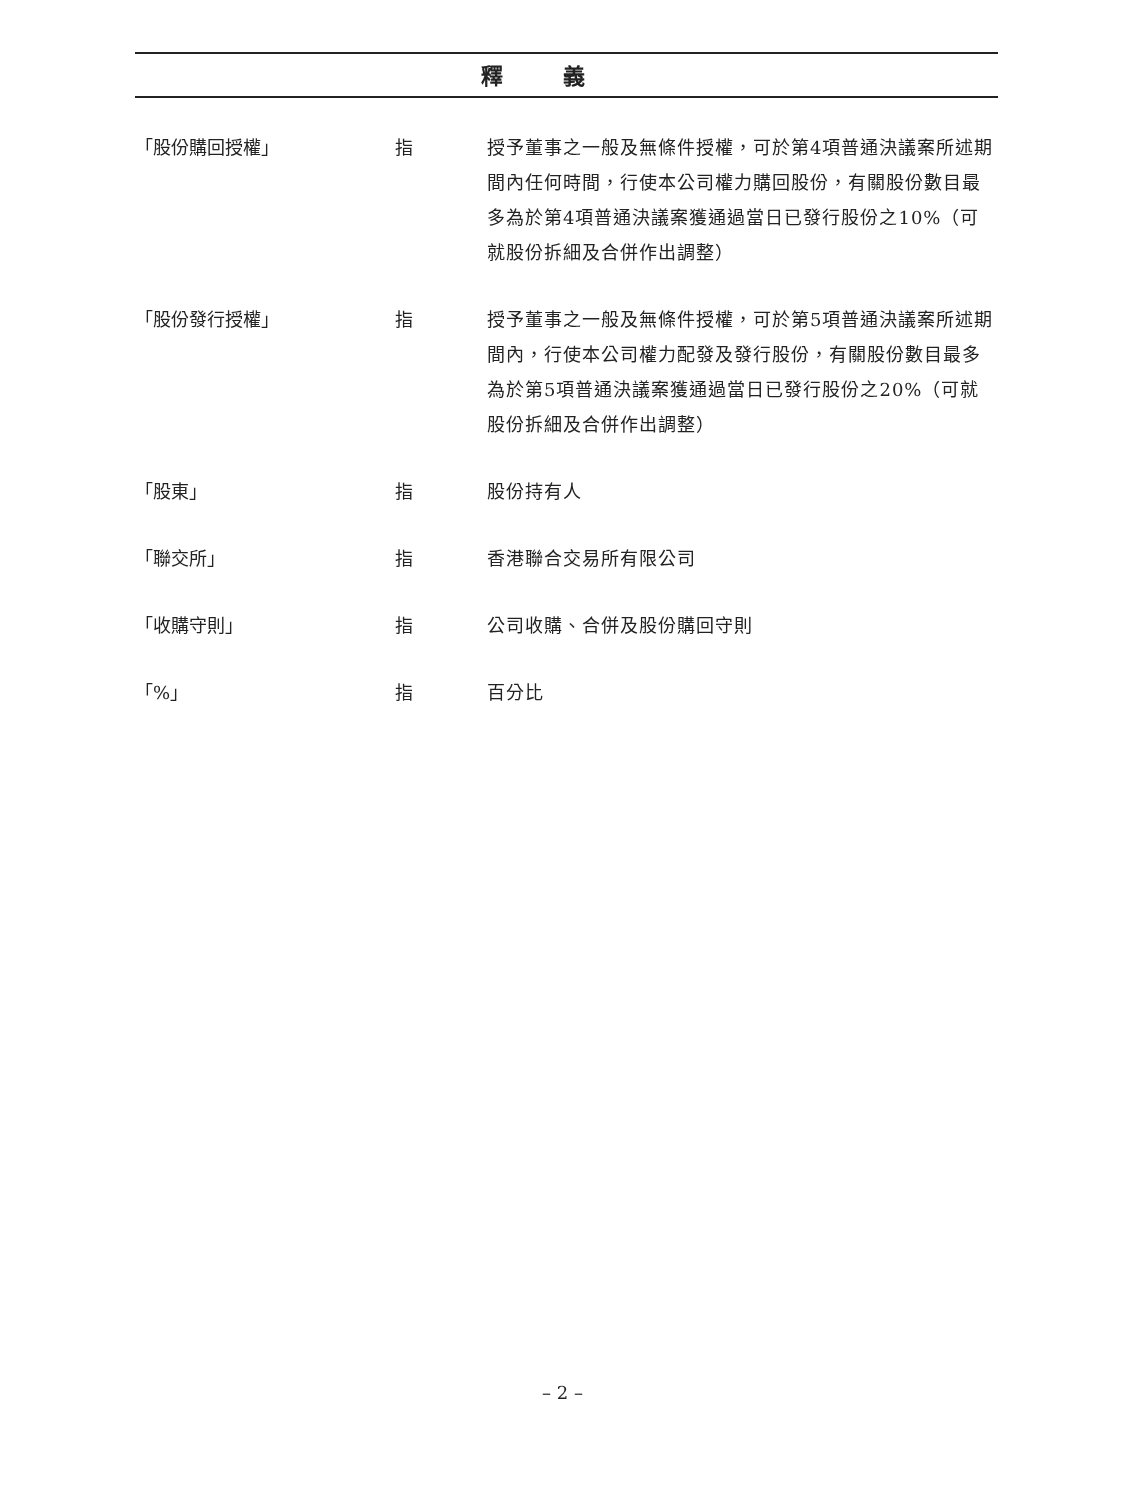釋義
「股份購回授權」 指 授予董事之一般及無條件授權，可於第4項普通決議案所述期間內任何時間，行使本公司權力購回股份，有關股份數目最多為於第4項普通決議案獲通過當日已發行股份之10%（可就股份拆細及合併作出調整）
「股份發行授權」 指 授予董事之一般及無條件授權，可於第5項普通決議案所述期間內，行使本公司權力配發及發行股份，有關股份數目最多為於第5項普通決議案獲通過當日已發行股份之20%（可就股份拆細及合併作出調整）
「股東」 指 股份持有人
「聯交所」 指 香港聯合交易所有限公司
「收購守則」 指 公司收購、合併及股份購回守則
「%」 指 百分比
– 2 –